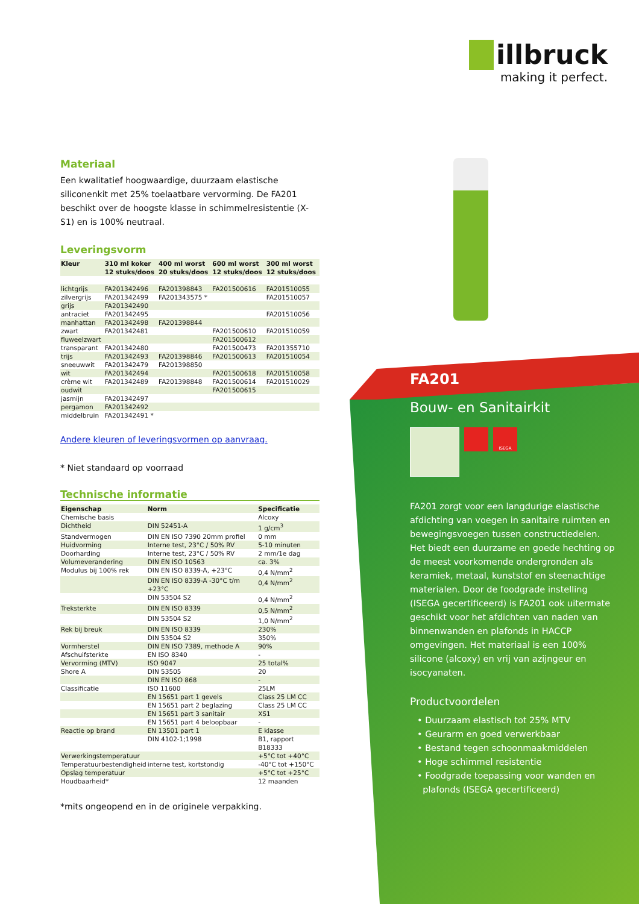illbruck
making it perfect.
Materiaal
Een kwalitatief hoogwaardige, duurzaam elastische siliconenkit met 25% toelaatbare vervorming. De FA201 beschikt over de hoogste klasse in schimmelresistentie (X-S1) en is 100% neutraal.
Leveringsvorm
| Kleur | 310 ml koker 12 stuks/doos | 400 ml worst 20 stuks/doos | 600 ml worst 12 stuks/doos | 300 ml worst 12 stuks/doos |
| --- | --- | --- | --- | --- |
| lichtgrijs | FA201342496 | FA201398843 | FA201500616 | FA201510055 |
| zilvergrijs | FA201342499 | FA201343575 * | | FA201510057 |
| grijs | FA201342490 | | | |
| antraciet | FA201342495 | | | FA201510056 |
| manhattan | FA201342498 | FA201398844 | | |
| zwart | FA201342481 | | FA201500610 | FA201510059 |
| fluweelzwart | | | FA201500612 | |
| transparant | FA201342480 | | FA201500473 | FA201355710 |
| trijs | FA201342493 | FA201398846 | FA201500613 | FA201510054 |
| sneeuwwit | FA201342479 | FA201398850 | | |
| wit | FA201342494 | | FA201500618 | FA201510058 |
| crème wit | FA201342489 | FA201398848 | FA201500614 | FA201510029 |
| oudwit | | | FA201500615 | |
| jasmijn | FA201342497 | | | |
| pergamon | FA201342492 | | | |
| middelbruin | FA201342491 * | | | |
Andere kleuren of leveringsvormen op aanvraag.
* Niet standaard op voorraad
Technische informatie
| Eigenschap | Norm | Specificatie |
| --- | --- | --- |
| Chemische basis | | Alcoxy |
| Dichtheid | DIN 52451-A | 1 g/cm<sup>3</sup> |
| Standvermogen | DIN EN ISO 7390 20mm profiel | 0 mm |
| Huidvorming | Interne test, 23°C / 50% RV | 5-10 minuten |
| Doorharding | Interne test, 23°C / 50% RV | 2 mm/1e dag |
| Volumeverandering | DIN EN ISO 10563 | ca. 3% |
| Modulus bij 100% rek | DIN EN ISO 8339-A, +23°C | 0,4 N/mm<sup>2</sup> |
| | DIN EN ISO 8339-A -30°C t/m +23°C | 0,4 N/mm<sup>2</sup> |
| | DIN 53504 S2 | 0,4 N/mm<sup>2</sup> |
| Treksterkte | DIN EN ISO 8339 | 0,5 N/mm<sup>2</sup> |
| | DIN 53504 S2 | 1,0 N/mm<sup>2</sup> |
| Rek bij breuk | DIN EN ISO 8339 | 230% |
| | DIN 53504 S2 | 350% |
| Vormherstel | DIN EN ISO 7389, methode A | 90% |
| Afschuifsterkte | EN ISO 8340 | - |
| Vervorming (MTV) | ISO 9047 | 25 total% |
| Shore A | DIN 53505 | 20 |
| | DIN EN ISO 868 | - |
| Classificatie | ISO 11600 | 25LM |
| | EN 15651 part 1 gevels | Class 25 LM CC |
| | EN 15651 part 2 beglazing | Class 25 LM CC |
| | EN 15651 part 3 sanitair | XS1 |
| | EN 15651 part 4 beloopbaar | - |
| Reactie op brand | EN 13501 part 1 | E klasse |
| | DIN 4102-1;1998 | B1, rapport B18333 |
| Verwerkingstemperatuur | | +5°C tot +40°C |
| Temperatuurbestendigheid | interne test, kortstondig | -40°C tot +150°C |
| Opslag temperatuur | | +5°C tot +25°C |
| Houdbaarheid* | | 12 maanden |
*mits ongeopend en in de originele verpakking.
FA201
Bouw- en Sanitairkit
ISEGA
FA201 zorgt voor een langdurige elastische afdichting van voegen in sanitaire ruimten en bewegingsvoegen tussen constructiedelen. Het biedt een duurzame en goede hechting op de meest voorkomende ondergronden als keramiek, metaal, kunststof en steenachtige materialen. Door de foodgrade instelling (ISEGA gecertificeerd) is FA201 ook uitermate geschikt voor het afdichten van naden van binnenwanden en plafonds in HACCP omgevingen. Het materiaal is een 100% silicone (alcoxy) en vrij van azijngeur en isocyanaten.
Productvoordelen
• Duurzaam elastisch tot 25% MTV
• Geurarm en goed verwerkbaar
• Bestand tegen schoonmaakmiddelen
• Hoge schimmel resistentie
• Foodgrade toepassing voor wanden en
plafonds (ISEGA gecertificeerd)